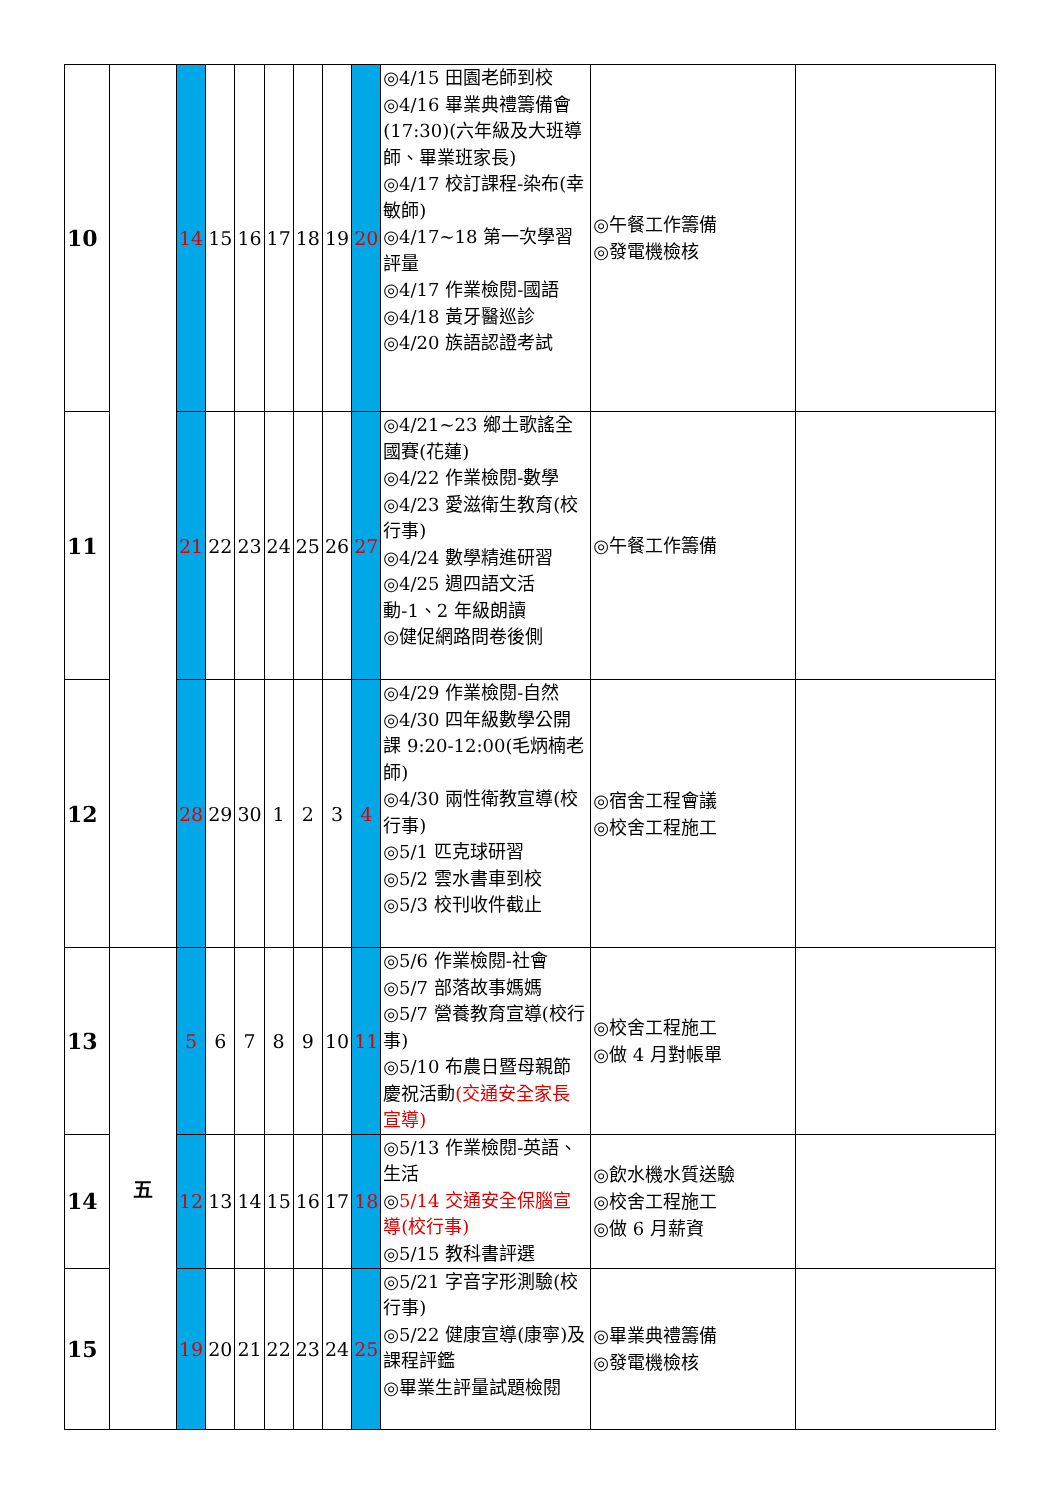| 10 | | 14 | 15 | 16 | 17 | 18 | 19 | 20 | ◎4/15 田園老師到校 ◎4/16 畢業典禮籌備會(17:30)(六年級及大班導師、畢業班家長) ◎4/17 校訂課程-染布(幸敏師) ◎4/17~18 第一次學習評量 ◎4/17 作業檢閱-國語 ◎4/18 黃牙醫巡診 ◎4/20 族語認證考試 | ◎午餐工作籌備 ◎發電機檢核 | |
| 11 | | 21 | 22 | 23 | 24 | 25 | 26 | 27 | ◎4/21~23 鄉土歌謠全國賽(花蓮) ◎4/22 作業檢閱-數學 ◎4/23 愛滋衛生教育(校行事) ◎4/24 數學精進研習 ◎4/25 週四語文活動-1、2 年級朗讀 ◎健促網路問卷後側 | ◎午餐工作籌備 | |
| 12 | | 28 | 29 | 30 | 1 | 2 | 3 | 4 | ◎4/29 作業檢閱-自然 ◎4/30 四年級數學公開課 9:20-12:00(毛炳楠老師) ◎4/30 兩性衛教宣導(校行事) ◎5/1 匹克球研習 ◎5/2 雲水書車到校 ◎5/3 校刊收件截止 | ◎宿舍工程會議 ◎校舍工程施工 | |
| 13 | 五 | 5 | 6 | 7 | 8 | 9 | 10 | 11 | ◎5/6 作業檢閱-社會 ◎5/7 部落故事媽媽 ◎5/7 營養教育宣導(校行事) ◎5/10 布農日暨母親節慶祝活動 (交通安全家長宣導) | ◎校舍工程施工 ◎做 4 月對帳單 | |
| 14 | | 12 | 13 | 14 | 15 | 16 | 17 | 18 | ◎5/13 作業檢閱-英語、生活 ◎ 5/14 交通安全保腦宣導(校行事) ◎5/15 教科書評選 | ◎飲水機水質送驗 ◎校舍工程施工 ◎做 6 月薪資 | |
| 15 | | 19 | 20 | 21 | 22 | 23 | 24 | 25 | ◎5/21 字音字形測驗(校行事) ◎5/22 健康宣導(康寧)及課程評鑑 ◎畢業生評量試題檢閱 | ◎畢業典禮籌備 ◎發電機檢核 | |